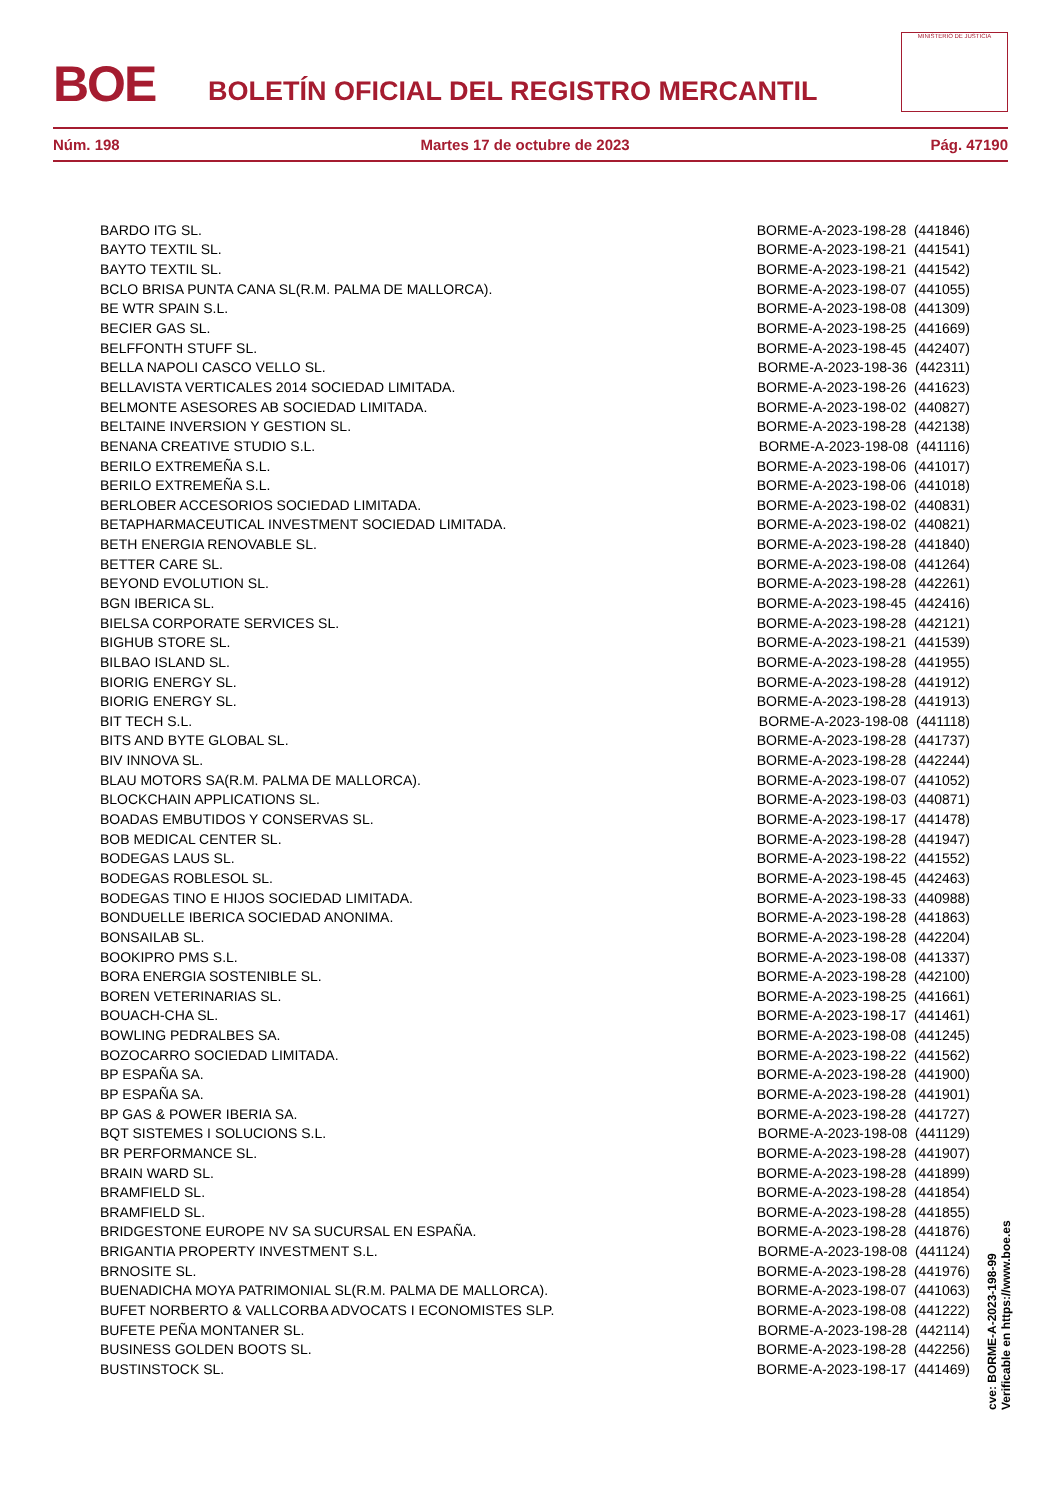BOE
BOLETÍN OFICIAL DEL REGISTRO MERCANTIL
MINISTERIO DE JUSTICIA
Núm. 198 Martes 17 de octubre de 2023 Pág. 47190
| BARDO ITG SL. | BORME-A-2023-198-28 (441846) |
| BAYTO TEXTIL SL. | BORME-A-2023-198-21 (441541) |
| BAYTO TEXTIL SL. | BORME-A-2023-198-21 (441542) |
| BCLO BRISA PUNTA CANA SL(R.M. PALMA DE MALLORCA). | BORME-A-2023-198-07 (441055) |
| BE WTR SPAIN S.L. | BORME-A-2023-198-08 (441309) |
| BECIER GAS SL. | BORME-A-2023-198-25 (441669) |
| BELFFONTH STUFF SL. | BORME-A-2023-198-45 (442407) |
| BELLA NAPOLI CASCO VELLO SL. | BORME-A-2023-198-36 (442311) |
| BELLAVISTA VERTICALES 2014 SOCIEDAD LIMITADA. | BORME-A-2023-198-26 (441623) |
| BELMONTE ASESORES AB SOCIEDAD LIMITADA. | BORME-A-2023-198-02 (440827) |
| BELTAINE INVERSION Y GESTION SL. | BORME-A-2023-198-28 (442138) |
| BENANA CREATIVE STUDIO S.L. | BORME-A-2023-198-08 (441116) |
| BERILO EXTREMEÑA S.L. | BORME-A-2023-198-06 (441017) |
| BERILO EXTREMEÑA S.L. | BORME-A-2023-198-06 (441018) |
| BERLOBER ACCESORIOS SOCIEDAD LIMITADA. | BORME-A-2023-198-02 (440831) |
| BETAPHARMACEUTICAL INVESTMENT SOCIEDAD LIMITADA. | BORME-A-2023-198-02 (440821) |
| BETH ENERGIA RENOVABLE SL. | BORME-A-2023-198-28 (441840) |
| BETTER CARE SL. | BORME-A-2023-198-08 (441264) |
| BEYOND EVOLUTION SL. | BORME-A-2023-198-28 (442261) |
| BGN IBERICA SL. | BORME-A-2023-198-45 (442416) |
| BIELSA CORPORATE SERVICES SL. | BORME-A-2023-198-28 (442121) |
| BIGHUB STORE SL. | BORME-A-2023-198-21 (441539) |
| BILBAO ISLAND SL. | BORME-A-2023-198-28 (441955) |
| BIORIG ENERGY SL. | BORME-A-2023-198-28 (441912) |
| BIORIG ENERGY SL. | BORME-A-2023-198-28 (441913) |
| BIT TECH S.L. | BORME-A-2023-198-08 (441118) |
| BITS AND BYTE GLOBAL SL. | BORME-A-2023-198-28 (441737) |
| BIV INNOVA SL. | BORME-A-2023-198-28 (442244) |
| BLAU MOTORS SA(R.M. PALMA DE MALLORCA). | BORME-A-2023-198-07 (441052) |
| BLOCKCHAIN APPLICATIONS SL. | BORME-A-2023-198-03 (440871) |
| BOADAS EMBUTIDOS Y CONSERVAS SL. | BORME-A-2023-198-17 (441478) |
| BOB MEDICAL CENTER SL. | BORME-A-2023-198-28 (441947) |
| BODEGAS LAUS SL. | BORME-A-2023-198-22 (441552) |
| BODEGAS ROBLESOL SL. | BORME-A-2023-198-45 (442463) |
| BODEGAS TINO E HIJOS SOCIEDAD LIMITADA. | BORME-A-2023-198-33 (440988) |
| BONDUELLE IBERICA SOCIEDAD ANONIMA. | BORME-A-2023-198-28 (441863) |
| BONSAILAB SL. | BORME-A-2023-198-28 (442204) |
| BOOKIPRO PMS S.L. | BORME-A-2023-198-08 (441337) |
| BORA ENERGIA SOSTENIBLE SL. | BORME-A-2023-198-28 (442100) |
| BOREN VETERINARIAS SL. | BORME-A-2023-198-25 (441661) |
| BOUACH-CHA SL. | BORME-A-2023-198-17 (441461) |
| BOWLING PEDRALBES SA. | BORME-A-2023-198-08 (441245) |
| BOZOCARRO SOCIEDAD LIMITADA. | BORME-A-2023-198-22 (441562) |
| BP ESPAÑA SA. | BORME-A-2023-198-28 (441900) |
| BP ESPAÑA SA. | BORME-A-2023-198-28 (441901) |
| BP GAS & POWER IBERIA SA. | BORME-A-2023-198-28 (441727) |
| BQT SISTEMES I SOLUCIONS S.L. | BORME-A-2023-198-08 (441129) |
| BR PERFORMANCE SL. | BORME-A-2023-198-28 (441907) |
| BRAIN WARD SL. | BORME-A-2023-198-28 (441899) |
| BRAMFIELD SL. | BORME-A-2023-198-28 (441854) |
| BRAMFIELD SL. | BORME-A-2023-198-28 (441855) |
| BRIDGESTONE EUROPE NV SA SUCURSAL EN ESPAÑA. | BORME-A-2023-198-28 (441876) |
| BRIGANTIA PROPERTY INVESTMENT S.L. | BORME-A-2023-198-08 (441124) |
| BRNOSITE SL. | BORME-A-2023-198-28 (441976) |
| BUENADICHA MOYA PATRIMONIAL SL(R.M. PALMA DE MALLORCA). | BORME-A-2023-198-07 (441063) |
| BUFET NORBERTO & VALLCORBA ADVOCATS I ECONOMISTES SLP. | BORME-A-2023-198-08 (441222) |
| BUFETE PEÑA MONTANER SL. | BORME-A-2023-198-28 (442114) |
| BUSINESS GOLDEN BOOTS SL. | BORME-A-2023-198-28 (442256) |
| BUSTINSTOCK SL. | BORME-A-2023-198-17 (441469) |
cve: BORME-A-2023-198-99
Verificable en https://www.boe.es